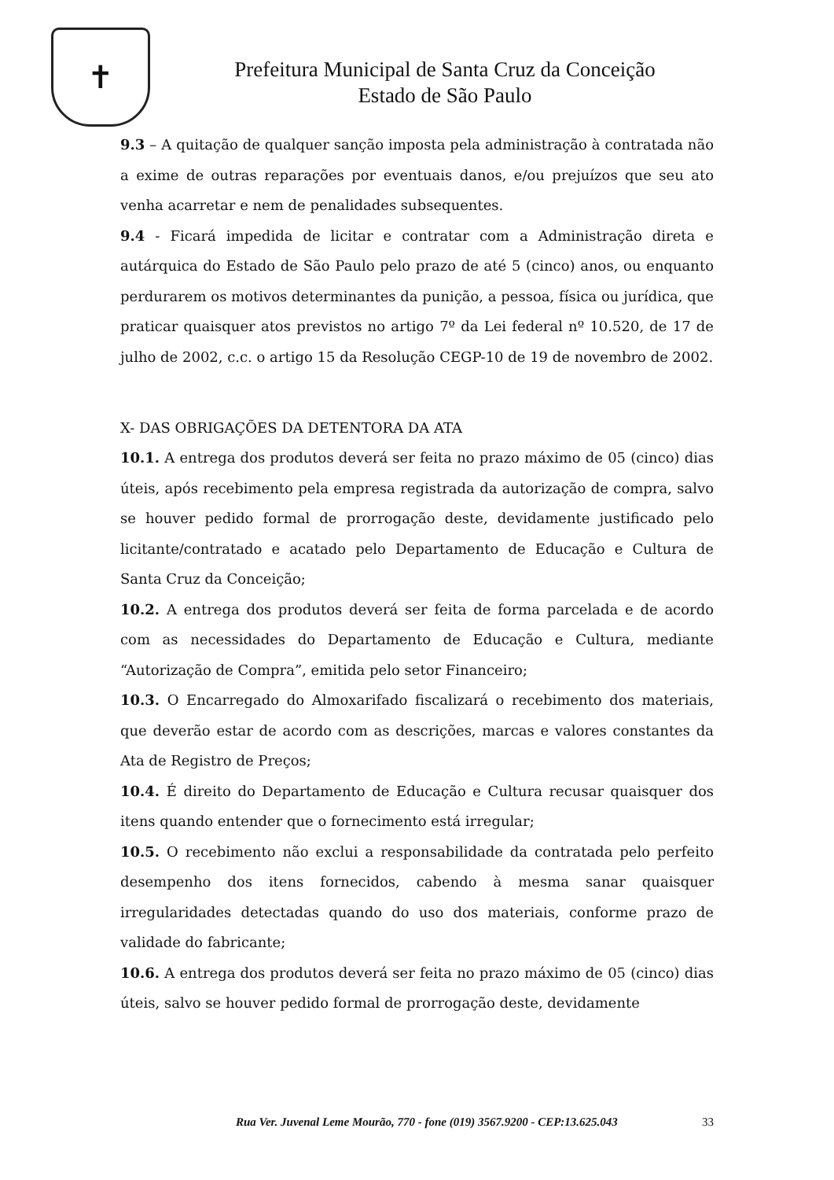✝
Prefeitura Municipal de Santa Cruz da Conceição
Estado de São Paulo
9.3 – A quitação de qualquer sanção imposta pela administração à contratada não a exime de outras reparações por eventuais danos, e/ou prejuízos que seu ato venha acarretar e nem de penalidades subsequentes.
9.4 - Ficará impedida de licitar e contratar com a Administração direta e autárquica do Estado de São Paulo pelo prazo de até 5 (cinco) anos, ou enquanto perdurarem os motivos determinantes da punição, a pessoa, física ou jurídica, que praticar quaisquer atos previstos no artigo 7º da Lei federal nº 10.520, de 17 de julho de 2002, c.c. o artigo 15 da Resolução CEGP-10 de 19 de novembro de 2002.
X- DAS OBRIGAÇÕES DA DETENTORA DA ATA
10.1. A entrega dos produtos deverá ser feita no prazo máximo de 05 (cinco) dias úteis, após recebimento pela empresa registrada da autorização de compra, salvo se houver pedido formal de prorrogação deste, devidamente justificado pelo licitante/contratado e acatado pelo Departamento de Educação e Cultura de Santa Cruz da Conceição;
10.2. A entrega dos produtos deverá ser feita de forma parcelada e de acordo com as necessidades do Departamento de Educação e Cultura, mediante “Autorização de Compra”, emitida pelo setor Financeiro;
10.3. O Encarregado do Almoxarifado fiscalizará o recebimento dos materiais, que deverão estar de acordo com as descrições, marcas e valores constantes da Ata de Registro de Preços;
10.4. É direito do Departamento de Educação e Cultura recusar quaisquer dos itens quando entender que o fornecimento está irregular;
10.5. O recebimento não exclui a responsabilidade da contratada pelo perfeito desempenho dos itens fornecidos, cabendo à mesma sanar quaisquer irregularidades detectadas quando do uso dos materiais, conforme prazo de validade do fabricante;
10.6. A entrega dos produtos deverá ser feita no prazo máximo de 05 (cinco) dias úteis, salvo se houver pedido formal de prorrogação deste, devidamente
Rua Ver. Juvenal Leme Mourão, 770 - fone (019) 3567.9200 - CEP:13.625.043 33